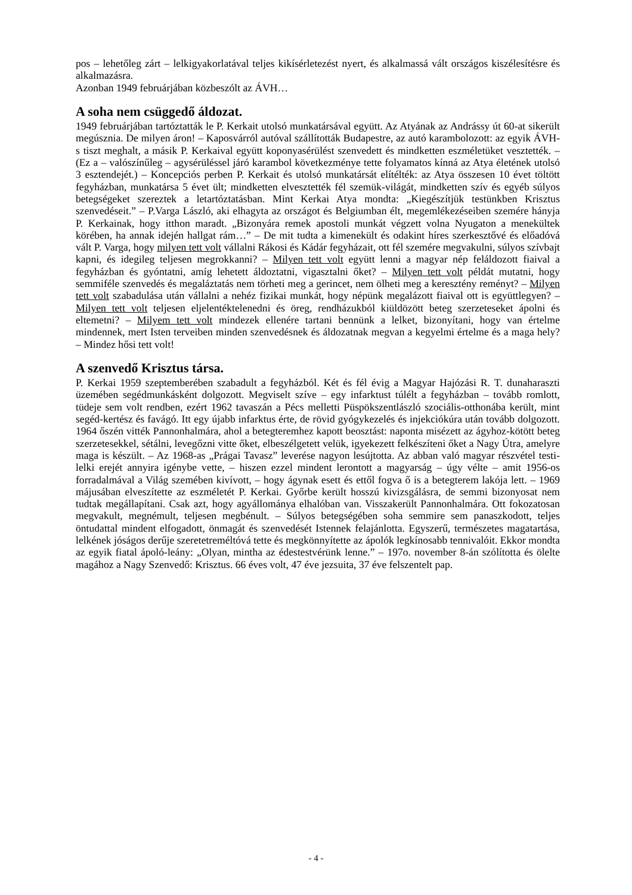pos – lehetőleg zárt – lelkigyakorlatával teljes kikísérletezést nyert, és alkalmassá vált országos kiszélesítésre és alkalmazásra.
Azonban 1949 februárjában közbeszólt az ÁVH…
A soha nem csüggedő áldozat.
1949 februárjában tartóztatták le P. Kerkait utolsó munkatársával együtt. Az Atyának az Andrássy út 60-at sikerült megúsznia. De milyen áron! – Kaposvárról autóval szállították Budapestre, az autó karambolozott: az egyik ÁVH-s tiszt meghalt, a másik P. Kerkaival együtt koponyasérülést szenvedett és mindketten eszméletüket vesztették. – (Ez a – valószínűleg – agysérüléssel járó karambol következménye tette folyamatos kínná az Atya életének utolsó 3 esztendejét.) – Koncepciós perben P. Kerkait és utolsó munkatársát elítélték: az Atya összesen 10 évet töltött fegyházban, munkatársa 5 évet ült; mindketten elvesztették fél szemük-világát, mindketten szív és egyéb súlyos betegségeket szereztek a letartóztatásban. Mint Kerkai Atya mondta: „Kiegészítjük testünkben Krisztus szenvedéseit.” – P.Varga László, aki elhagyta az országot és Belgiumban élt, megemlékezéseiben szemére hányja P. Kerkainak, hogy itthon maradt. „Bizonyára remek apostoli munkát végzett volna Nyugaton a menekültek körében, ha annak idején hallgat rám…” – De mit tudta a kimenekült és odakint híres szerkesztővé és előadóvá vált P. Varga, hogy milyen tett volt vállalni Rákosi és Kádár fegyházait, ott fél szemére megvakulni, súlyos szívbajt kapni, és idegileg teljesen megrokkanni? – Milyen tett volt együtt lenni a magyar nép feláldozott fiaival a fegyházban és gyóntatni, amíg lehetett áldoztatni, vigasztalni őket? – Milyen tett volt példát mutatni, hogy semmiféle szenvedés és megaláztatás nem törheti meg a gerincet, nem ölheti meg a keresztény reményt? – Milyen tett volt szabadulása után vállalni a nehéz fizikai munkát, hogy népünk megalázott fiaival ott is együttlegyen? – Milyen tett volt teljesen eljelentéktelenedni és öreg, rendházukból kiüldözött beteg szerzeteseket ápolni és eltemetni? – Milyem tett volt mindezek ellenére tartani bennünk a lelket, bizonyítani, hogy van értelme mindennek, mert Isten terveiben minden szenvedésnek és áldozatnak megvan a kegyelmi értelme és a maga hely? – Mindez hősi tett volt!
A szenvedő Krisztus társa.
P. Kerkai 1959 szeptemberében szabadult a fegyházból. Két és fél évig a Magyar Hajózási R. T. dunaharaszti üzemében segédmunkásként dolgozott. Megviselt szíve – egy infarktust túlélt a fegyházban – tovább romlott, tüdeje sem volt rendben, ezért 1962 tavaszán a Pécs melletti Püspökszentlászló szociális-otthonába került, mint segéd-kertész és favágó. Itt egy újabb infarktus érte, de rövid gyógykezelés és injekciókúra után tovább dolgozott. 1964 őszén vitték Pannonhalmára, ahol a betegteremhez kapott beosztást: naponta misézett az ágyhoz-kötött beteg szerzetesekkel, sétálni, levegőzni vitte őket, elbeszélgetett velük, igyekezett felkészíteni őket a Nagy Útra, amelyre maga is készült. – Az 1968-as „Prágai Tavasz” leverése nagyon lesújtotta. Az abban való magyar részvétel testi-lelki erejét annyira igénybe vette, – hiszen ezzel mindent lerontott a magyarság – úgy vélte – amit 1956-os forradalmával a Világ szemében kivívott, – hogy ágynak esett és ettől fogva ő is a betegterem lakója lett. – 1969 májusában elveszítette az eszméletét P. Kerkai. Győrbe került hosszú kivizsgálásra, de semmi bizonyosat nem tudtak megállapítani. Csak azt, hogy agyállománya elhalóban van. Visszakerült Pannonhalmára. Ott fokozatosan megvakult, megnémult, teljesen megbénult. – Súlyos betegségében soha semmire sem panaszkodott, teljes öntudattal mindent elfogadott, önmagát és szenvedését Istennek felajánlotta. Egyszerű, természetes magatartása, lelkének jóságos derűje szeretetreméltóvá tette és megkönnyítette az ápolók legkínosabb tennivalóit. Ekkor mondta az egyik fiatal ápoló-leány: „Olyan, mintha az édestestvérünk lenne.” – 197o. november 8-án szólította és ölelte magához a Nagy Szenvedő: Krisztus. 66 éves volt, 47 éve jezsuita, 37 éve felszentelt pap.
- 4 -